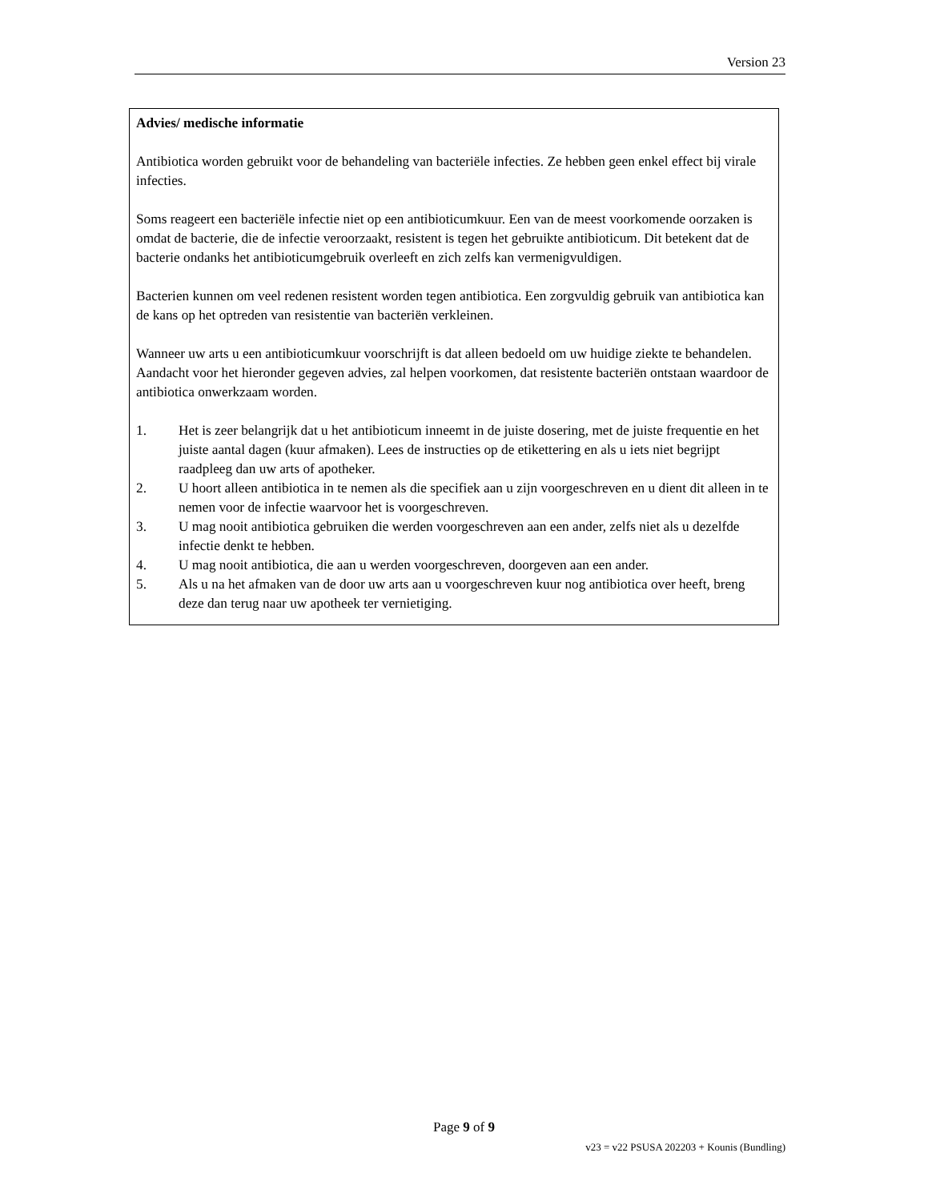Version 23
Advies/ medische informatie
Antibiotica worden gebruikt voor de behandeling van bacteriële infecties. Ze hebben geen enkel effect bij virale infecties.
Soms reageert een bacteriële infectie niet op een antibioticumkuur. Een van de meest voorkomende oorzaken is omdat de bacterie, die de infectie veroorzaakt, resistent is tegen het gebruikte antibioticum. Dit betekent dat de bacterie ondanks het antibioticumgebruik overleeft en zich zelfs kan vermenigvuldigen.
Bacterien kunnen om veel redenen resistent worden tegen antibiotica. Een zorgvuldig gebruik van antibiotica kan de kans op het optreden van resistentie van bacteriën verkleinen.
Wanneer uw arts u een antibioticumkuur voorschrijft is dat alleen bedoeld om uw huidige ziekte te behandelen. Aandacht voor het hieronder gegeven advies, zal helpen voorkomen, dat resistente bacteriën ontstaan waardoor de antibiotica onwerkzaam worden.
1. Het is zeer belangrijk dat u het antibioticum inneemt in de juiste dosering, met de juiste frequentie en het juiste aantal dagen (kuur afmaken). Lees de instructies op de etikettering en als u iets niet begrijpt raadpleeg dan uw arts of apotheker.
2. U hoort alleen antibiotica in te nemen als die specifiek aan u zijn voorgeschreven en u dient dit alleen in te nemen voor de infectie waarvoor het is voorgeschreven.
3. U mag nooit antibiotica gebruiken die werden voorgeschreven aan een ander, zelfs niet als u dezelfde infectie denkt te hebben.
4. U mag nooit antibiotica, die aan u werden voorgeschreven, doorgeven aan een ander.
5. Als u na het afmaken van de door uw arts aan u voorgeschreven kuur nog antibiotica over heeft, breng deze dan terug naar uw apotheek ter vernietiging.
Page 9 of 9
v23 = v22 PSUSA 202203 + Kounis (Bundling)